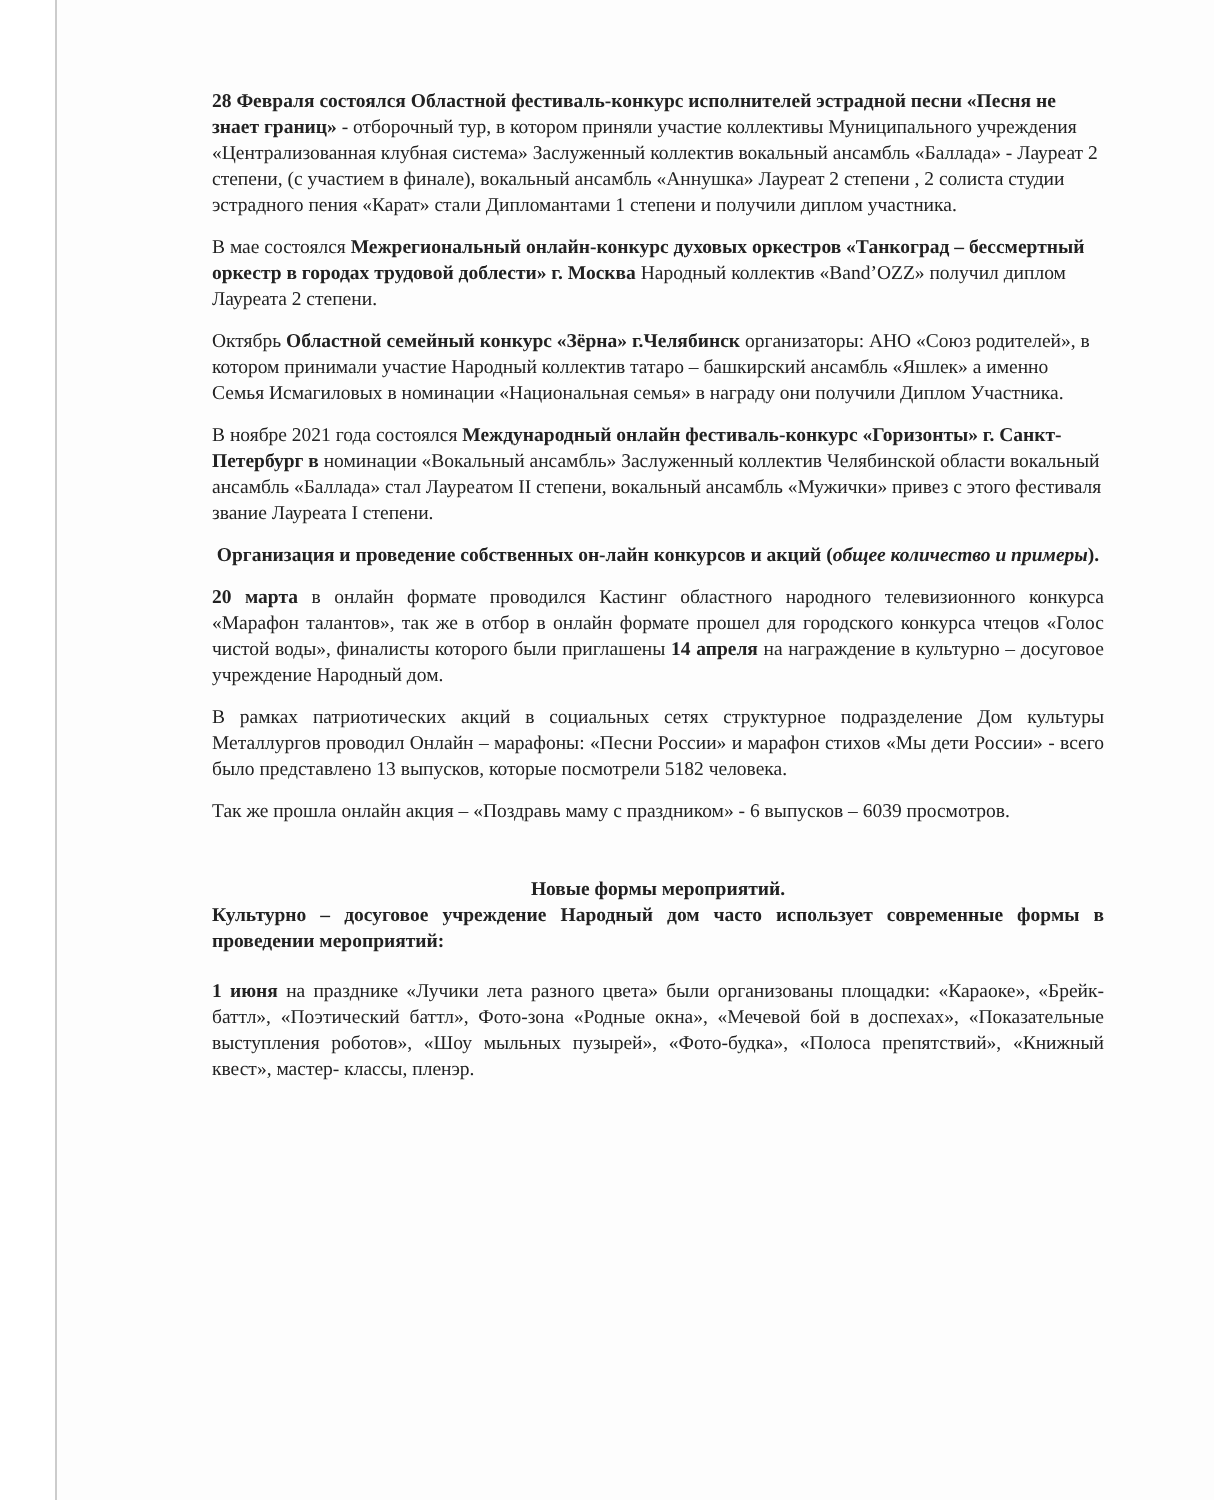28 Февраля состоялся Областной фестиваль-конкурс исполнителей эстрадной песни «Песня не знает границ» - отборочный тур, в котором приняли участие коллективы Муниципального учреждения «Централизованная клубная система» Заслуженный коллектив вокальный ансамбль «Баллада» - Лауреат 2 степени, (с участием в финале), вокальный ансамбль «Аннушка» Лауреат 2 степени , 2 солиста студии эстрадного пения «Карат» стали Дипломантами 1 степени и получили диплом участника.
В мае состоялся Межрегиональный онлайн-конкурс духовых оркестров «Танкоград – бессмертный оркестр в городах трудовой доблести» г. Москва Народный коллектив «Band’OZZ» получил диплом Лауреата 2 степени.
Октябрь Областной семейный конкурс «Зёрна» г.Челябинск организаторы: АНО «Союз родителей», в котором принимали участие Народный коллектив татаро – башкирский ансамбль «Яшлек» а именно Семья Исмагиловых в номинации «Национальная семья» в награду они получили Диплом Участника.
В ноябре 2021 года состоялся Международный онлайн фестиваль-конкурс «Горизонты» г. Санкт-Петербург в номинации «Вокальный ансамбль» Заслуженный коллектив Челябинской области вокальный ансамбль «Баллада» стал Лауреатом II степени, вокальный ансамбль «Мужички» привез с этого фестиваля звание Лауреата I степени.
Организация и проведение собственных он-лайн конкурсов и акций (общее количество и примеры).
20 марта в онлайн формате проводился Кастинг областного народного телевизионного конкурса «Марафон талантов», так же в отбор в онлайн формате прошел для городского конкурса чтецов «Голос чистой воды», финалисты которого были приглашены 14 апреля на награждение в культурно – досуговое учреждение Народный дом.
В рамках патриотических акций в социальных сетях структурное подразделение Дом культуры Металлургов проводил Онлайн – марафоны: «Песни России» и марафон стихов «Мы дети России» - всего было представлено 13 выпусков, которые посмотрели 5182 человека.
Так же прошла онлайн акция – «Поздравь маму с праздником» - 6 выпусков – 6039 просмотров.
Новые формы мероприятий.
Культурно – досуговое учреждение Народный дом часто использует современные формы в проведении мероприятий:
1 июня на празднике «Лучики лета разного цвета» были организованы площадки: «Караоке», «Брейк-баттл», «Поэтический баттл», Фото-зона «Родные окна», «Мечевой бой в доспехах», «Показательные выступления роботов», «Шоу мыльных пузырей», «Фото-будка», «Полоса препятствий», «Книжный квест», мастер- классы, пленэр.